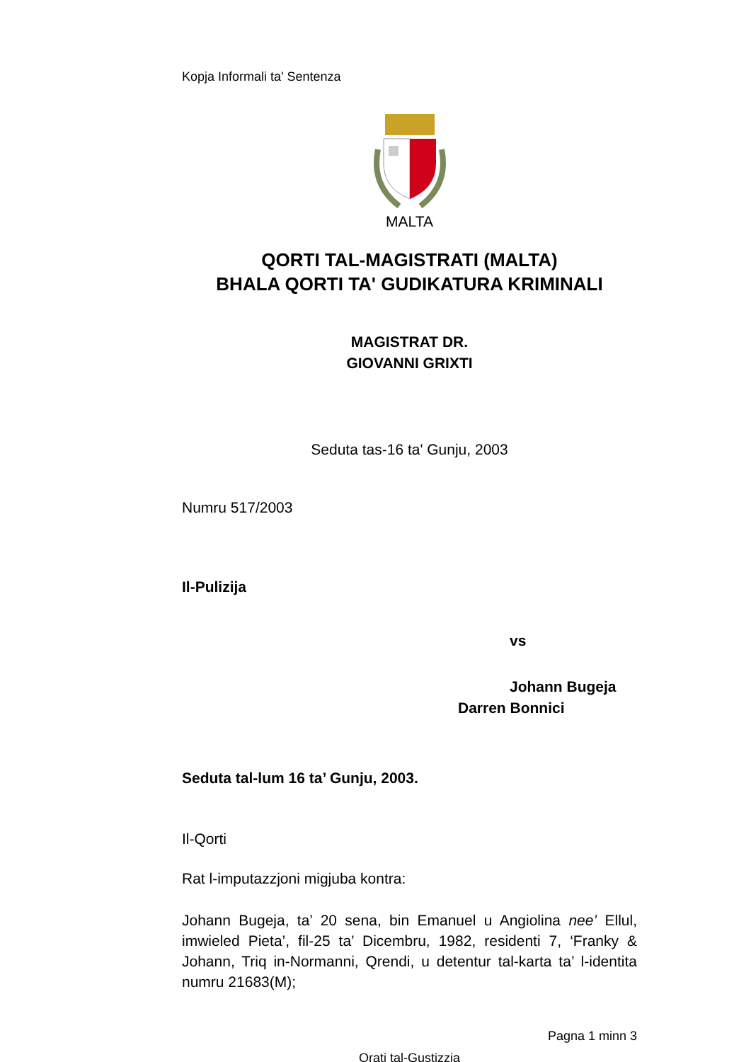Kopja Informali ta' Sentenza
MALTA
QORTI TAL-MAGISTRATI (MALTA)
BHALA QORTI TA' GUDIKATURA KRIMINALI
MAGISTRAT DR.
GIOVANNI GRIXTI
Seduta tas-16 ta' Gunju, 2003
Numru 517/2003
Il-Pulizija
vs
Johann Bugeja
Darren Bonnici
Seduta tal-lum 16 ta’ Gunju, 2003.
Il-Qorti
Rat l-imputazzjoni migjuba kontra:
Johann Bugeja, ta’ 20 sena, bin Emanuel u Angiolina nee’ Ellul, imwieled Pieta’, fil-25 ta’ Dicembru, 1982, residenti 7, ‘Franky & Johann, Triq in-Normanni, Qrendi, u detentur tal-karta ta’ l-identita numru 21683(M);
Pagna 1 minn 3
Qrati tal-Gustizzja